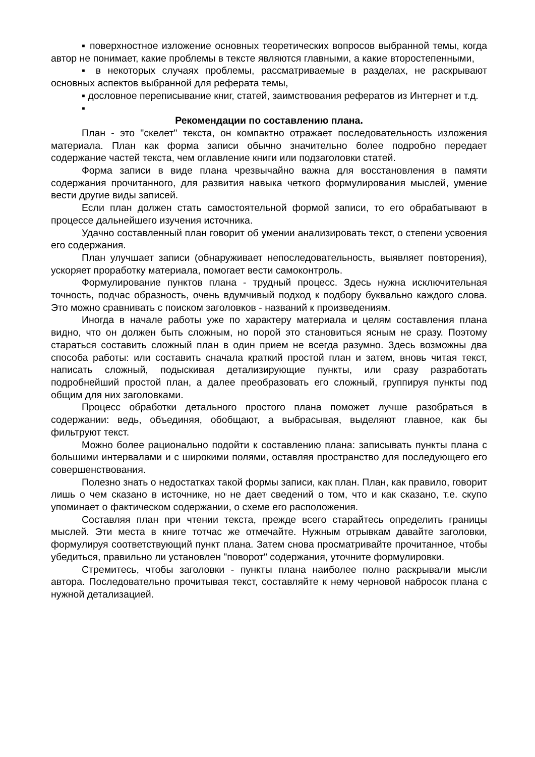▪ поверхностное изложение основных теоретических вопросов выбранной темы, когда автор не понимает, какие проблемы в тексте являются главными, а какие второстепенными,
▪ в некоторых случаях проблемы, рассматриваемые в разделах, не раскрывают основных аспектов выбранной для реферата темы,
▪ дословное переписывание книг, статей, заимствования рефератов из Интернет и т.д.
▪
Рекомендации по составлению плана.
План - это "скелет" текста, он компактно отражает последовательность изложения материала. План как форма записи обычно значительно более подробно передает содержание частей текста, чем оглавление книги или подзаголовки статей.
Форма записи в виде плана чрезвычайно важна для восстановления в памяти содержания прочитанного, для развития навыка четкого формулирования мыслей, умение вести другие виды записей.
Если план должен стать самостоятельной формой записи, то его обрабатывают в процессе дальнейшего изучения источника.
Удачно составленный план говорит об умении анализировать текст, о степени усвоения его содержания.
План улучшает записи (обнаруживает непоследовательность, выявляет повторения), ускоряет проработку материала, помогает вести самоконтроль.
Формулирование пунктов плана - трудный процесс. Здесь нужна исключительная точность, подчас образность, очень вдумчивый подход к подбору буквально каждого слова. Это можно сравнивать с поиском заголовков - названий к произведениям.
Иногда в начале работы уже по характеру материала и целям составления плана видно, что он должен быть сложным, но порой это становиться ясным не сразу. Поэтому стараться составить сложный план в один прием не всегда разумно. Здесь возможны два способа работы: или составить сначала краткий простой план и затем, вновь читая текст, написать сложный, подыскивая детализирующие пункты, или сразу разработать подробнейший простой план, а далее преобразовать его сложный, группируя пункты под общим для них заголовками.
Процесс обработки детального простого плана поможет лучше разобраться в содержании: ведь, объединяя, обобщают, а выбрасывая, выделяют главное, как бы фильтруют текст.
Можно более рационально подойти к составлению плана: записывать пункты плана с большими интервалами и с широкими полями, оставляя пространство для последующего его совершенствования.
Полезно знать о недостатках такой формы записи, как план. План, как правило, говорит лишь о чем сказано в источнике, но не дает сведений о том, что и как сказано, т.е. скупо упоминает о фактическом содержании, о схеме его расположения.
Составляя план при чтении текста, прежде всего старайтесь определить границы мыслей. Эти места в книге тотчас же отмечайте. Нужным отрывкам давайте заголовки, формулируя соответствующий пункт плана. Затем снова просматривайте прочитанное, чтобы убедиться, правильно ли установлен "поворот" содержания, уточните формулировки.
Стремитесь, чтобы заголовки - пункты плана наиболее полно раскрывали мысли автора. Последовательно прочитывая текст, составляйте к нему черновой набросок плана с нужной детализацией.